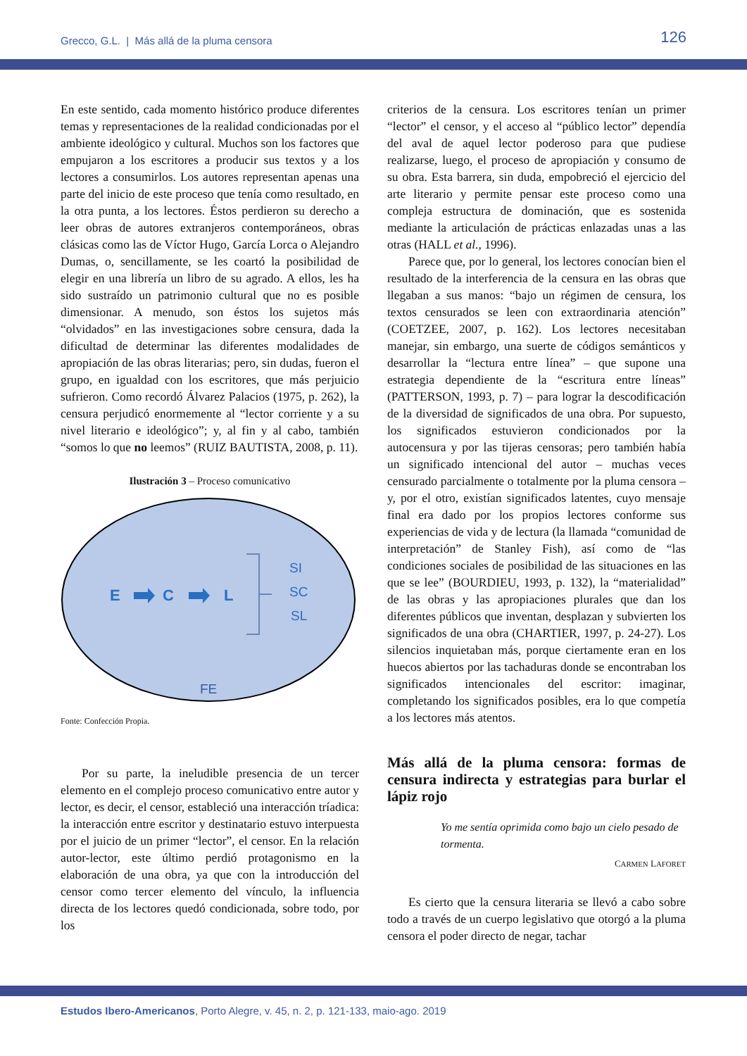Grecco, G.L. | Más allá de la pluma censora
126
En este sentido, cada momento histórico produce diferentes temas y representaciones de la realidad condicionadas por el ambiente ideológico y cultural. Muchos son los factores que empujaron a los escritores a producir sus textos y a los lectores a consumirlos. Los autores representan apenas una parte del inicio de este proceso que tenía como resultado, en la otra punta, a los lectores. Éstos perdieron su derecho a leer obras de autores extranjeros contemporáneos, obras clásicas como las de Víctor Hugo, García Lorca o Alejandro Dumas, o, sencillamente, se les coartó la posibilidad de elegir en una librería un libro de su agrado. A ellos, les ha sido sustraído un patrimonio cultural que no es posible dimensionar. A menudo, son éstos los sujetos más “olvidados” en las investigaciones sobre censura, dada la dificultad de determinar las diferentes modalidades de apropiación de las obras literarias; pero, sin dudas, fueron el grupo, en igualdad con los escritores, que más perjuicio sufrieron. Como recordó Álvarez Palacios (1975, p. 262), la censura perjudicó enormemente al “lector corriente y a su nivel literario e ideológico”; y, al fin y al cabo, también “somos lo que no leemos” (RUIZ BAUTISTA, 2008, p. 11).
Ilustración 3 – Proceso comunicativo
E
C
L
SI
SC
SL
FE
Fonte: Confección Propia.
Por su parte, la ineludible presencia de un tercer elemento en el complejo proceso comunicativo entre autor y lector, es decir, el censor, estableció una interacción tríadica: la interacción entre escritor y destinatario estuvo interpuesta por el juicio de un primer “lector”, el censor. En la relación autor-lector, este último perdió protagonismo en la elaboración de una obra, ya que con la introducción del censor como tercer elemento del vínculo, la influencia directa de los lectores quedó condicionada, sobre todo, por los
criterios de la censura. Los escritores tenían un primer “lector” el censor, y el acceso al “público lector” dependía del aval de aquel lector poderoso para que pudiese realizarse, luego, el proceso de apropiación y consumo de su obra. Esta barrera, sin duda, empobreció el ejercicio del arte literario y permite pensar este proceso como una compleja estructura de dominación, que es sostenida mediante la articulación de prácticas enlazadas unas a las otras (HALL et al., 1996).
Parece que, por lo general, los lectores conocían bien el resultado de la interferencia de la censura en las obras que llegaban a sus manos: “bajo un régimen de censura, los textos censurados se leen con extraordinaria atención” (COETZEE, 2007, p. 162). Los lectores necesitaban manejar, sin embargo, una suerte de códigos semánticos y desarrollar la “lectura entre línea” – que supone una estrategia dependiente de la “escritura entre líneas” (PATTERSON, 1993, p. 7) – para lograr la descodificación de la diversidad de significados de una obra. Por supuesto, los significados estuvieron condicionados por la autocensura y por las tijeras censoras; pero también había un significado intencional del autor – muchas veces censurado parcialmente o totalmente por la pluma censora – y, por el otro, existían significados latentes, cuyo mensaje final era dado por los propios lectores conforme sus experiencias de vida y de lectura (la llamada “comunidad de interpretación” de Stanley Fish), así como de “las condiciones sociales de posibilidad de las situaciones en las que se lee” (BOURDIEU, 1993, p. 132), la “materialidad” de las obras y las apropiaciones plurales que dan los diferentes públicos que inventan, desplazan y subvierten los significados de una obra (CHARTIER, 1997, p. 24-27). Los silencios inquietaban más, porque ciertamente eran en los huecos abiertos por las tachaduras donde se encontraban los significados intencionales del escritor: imaginar, completando los significados posibles, era lo que competía a los lectores más atentos.
Más allá de la pluma censora: formas de censura indirecta y estrategias para burlar el lápiz rojo
Yo me sentía oprimida como bajo un cielo pesado de tormenta.
CARMEN LAFORET
Es cierto que la censura literaria se llevó a cabo sobre todo a través de un cuerpo legislativo que otorgó a la pluma censora el poder directo de negar, tachar
Estudos Ibero-Americanos, Porto Alegre, v. 45, n. 2, p. 121-133, maio-ago. 2019